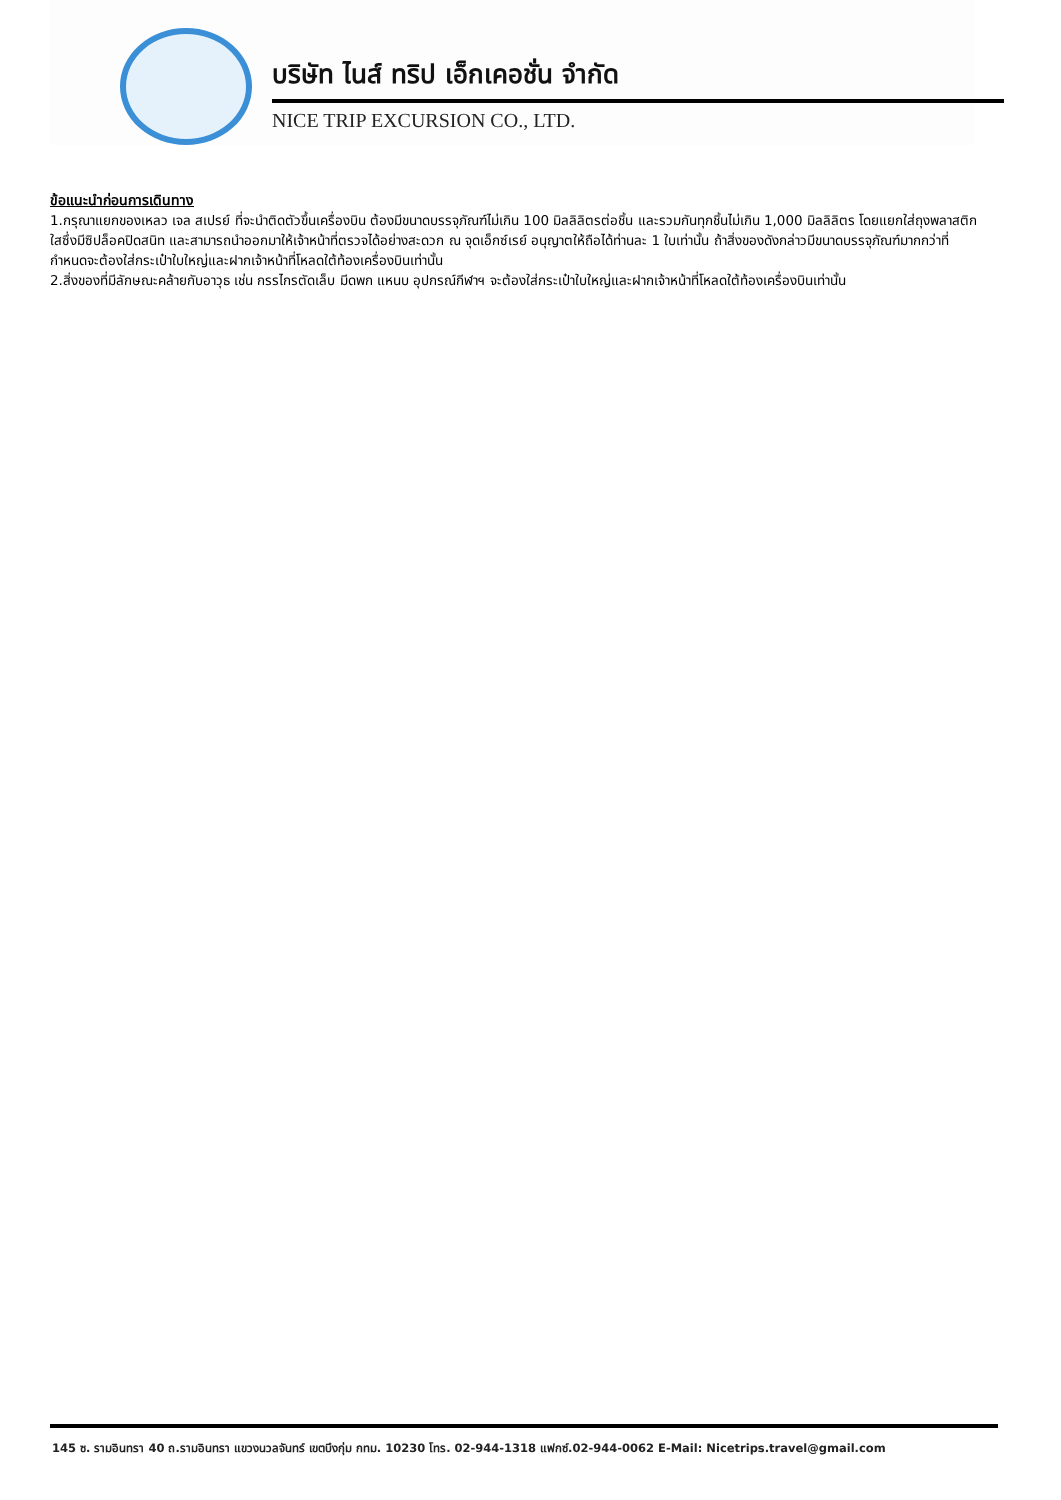บริษัท ไนส์ ทริป เอ็กเคอชั่น จำกัด
NICE TRIP EXCURSION CO., LTD.
ข้อแนะนำก่อนการเดินทาง
1.กรุณาแยกของเหลว เจล สเปรย์ ที่จะนำติดตัวขึ้นเครื่องบิน ต้องมีขนาดบรรจุภัณฑ์ไม่เกิน 100 มิลลิลิตรต่อชิ้น และรวมกันทุกชิ้นไม่เกิน 1,000 มิลลิลิตร โดยแยกใส่ถุงพลาสติกใสซึ่งมีซิปล็อคปิดสนิท และสามารถนำออกมาให้เจ้าหน้าที่ตรวจได้อย่างสะดวก ณ จุดเอ็กซ์เรย์ อนุญาตให้ถือได้ท่านละ 1 ใบเท่านั้น ถ้าสิ่งของดังกล่าวมีขนาดบรรจุภัณฑ์มากกว่าที่กำหนดจะต้องใส่กระเป๋าใบใหญ่และฝากเจ้าหน้าที่โหลดใต้ท้องเครื่องบินเท่านั้น
2.สิ่งของที่มีลักษณะคล้ายกับอาวุธ เช่น กรรไกรตัดเล็บ มีดพก แหนบ อุปกรณ์กีฬาฯ จะต้องใส่กระเป๋าใบใหญ่และฝากเจ้าหน้าที่โหลดใต้ท้องเครื่องบินเท่านั้น
145 ซ. รามอินทรา 40 ถ.รามอินทรา แขวงนวลจันทร์ เขตบึงกุ่ม กทม. 10230 โทร. 02-944-1318 แฟกซ์.02-944-0062 E-Mail: Nicetrips.travel@gmail.com